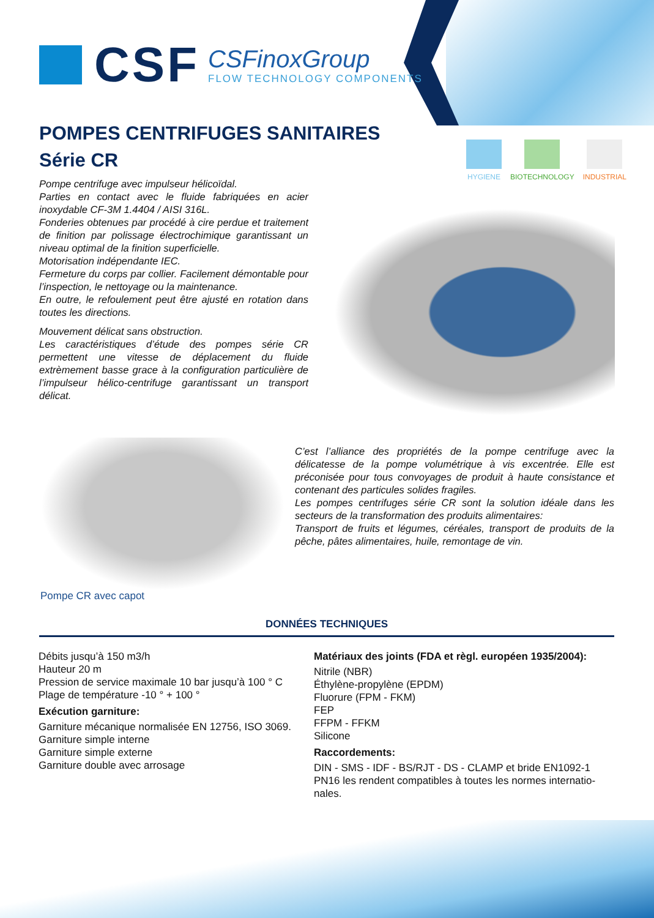CSF
CSFinoxGroup
FLOW TECHNOLOGY COMPONENTS
POMPES CENTRIFUGES SANITAIRES
Série CR
HYGIENE BIOTECHNOLOGY INDUSTRIAL
Pompe centrifuge avec impulseur hélicoïdal.
Parties en contact avec le fluide fabriquées en acier inoxydable CF-3M 1.4404 / AISI 316L.
Fonderies obtenues par procédé à cire perdue et traitement de finition par polissage électrochimique garantissant un niveau optimal de la finition superficielle.
Motorisation indépendante IEC.
Fermeture du corps par collier. Facilement démontable pour l’inspection, le nettoyage ou la maintenance.
En outre, le refoulement peut être ajusté en rotation dans toutes les directions.
Mouvement délicat sans obstruction.
Les caractéristiques d’étude des pompes série CR permettent une vitesse de déplacement du fluide extrèmement basse grace à la configuration particulière de l’impulseur hélico-centrifuge garantissant un transport délicat.
C’est l’alliance des propriétés de la pompe centrifuge avec la délicatesse de la pompe volumétrique à vis excentrée. Elle est préconisée pour tous convoyages de produit à haute consistance et contenant des particules solides fragiles.
Les pompes centrifuges série CR sont la solution idéale dans les secteurs de la transformation des produits alimentaires:
Transport de fruits et légumes, céréales, transport de produits de la pêche, pâtes alimentaires, huile, remontage de vin.
Pompe CR avec capot
DONNÉES TECHNIQUES
Débits jusqu’à 150 m3/h
Hauteur 20 m
Pression de service maximale 10 bar jusqu’à 100 ° C
Plage de température -10 ° + 100 °
Exécution garniture:
Garniture mécanique normalisée EN 12756, ISO 3069.
Garniture simple interne
Garniture simple externe
Garniture double avec arrosage
Matériaux des joints (FDA et règl. européen 1935/2004):
Nitrile (NBR)
Éthylène-propylène (EPDM)
Fluorure (FPM - FKM)
FEP
FFPM - FFKM
Silicone
Raccordements:
DIN - SMS - IDF - BS/RJT - DS - CLAMP et bride EN1092-1 PN16 les rendent compatibles à toutes les normes internatio-nales.